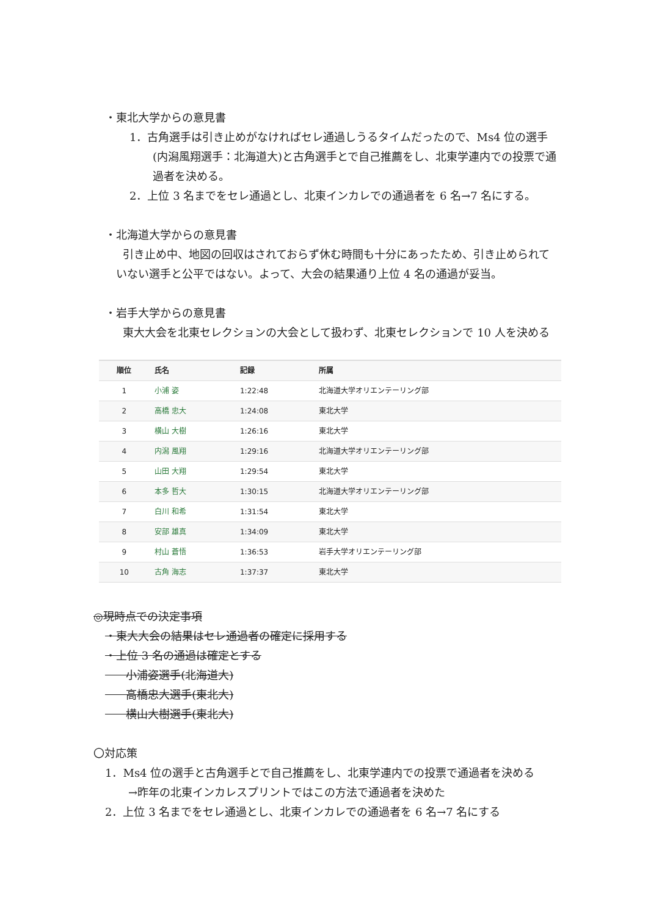・東北大学からの意見書
1．古角選手は引き止めがなければセレ通過しうるタイムだったので、Ms4 位の選手(内潟風翔選手：北海道大)と古角選手とで自己推薦をし、北東学連内での投票で通過者を決める。
2．上位 3 名までをセレ通過とし、北東インカレでの通過者を 6 名→7 名にする。
・北海道大学からの意見書
引き止め中、地図の回収はされておらず休む時間も十分にあったため、引き止められていない選手と公平ではない。よって、大会の結果通り上位 4 名の通過が妥当。
・岩手大学からの意見書
東大大会を北東セレクションの大会として扱わず、北東セレクションで 10 人を決める
| 順位 | 氏名 | 記録 | 所属 |
| --- | --- | --- | --- |
| 1 | 小浦 姿 | 1:22:48 | 北海道大学オリエンテーリング部 |
| 2 | 高橋 忠大 | 1:24:08 | 東北大学 |
| 3 | 横山 大樹 | 1:26:16 | 東北大学 |
| 4 | 内潟 風翔 | 1:29:16 | 北海道大学オリエンテーリング部 |
| 5 | 山田 大翔 | 1:29:54 | 東北大学 |
| 6 | 本多 哲大 | 1:30:15 | 北海道大学オリエンテーリング部 |
| 7 | 白川 和希 | 1:31:54 | 東北大学 |
| 8 | 安部 雄真 | 1:34:09 | 東北大学 |
| 9 | 村山 蒼悟 | 1:36:53 | 岩手大学オリエンテーリング部 |
| 10 | 古角 海志 | 1:37:37 | 東北大学 |
◎現時点での決定事項
・東大大会の結果はセレ通過者の確定に採用する
・上位 3 名の通過は確定とする
小浦姿選手(北海道大)
高橋忠大選手(東北大)
横山大樹選手(東北大)
〇対応策
1．Ms4 位の選手と古角選手とで自己推薦をし、北東学連内での投票で通過者を決める
→昨年の北東インカレスプリントではこの方法で通過者を決めた
2．上位 3 名までをセレ通過とし、北東インカレでの通過者を 6 名→7 名にする